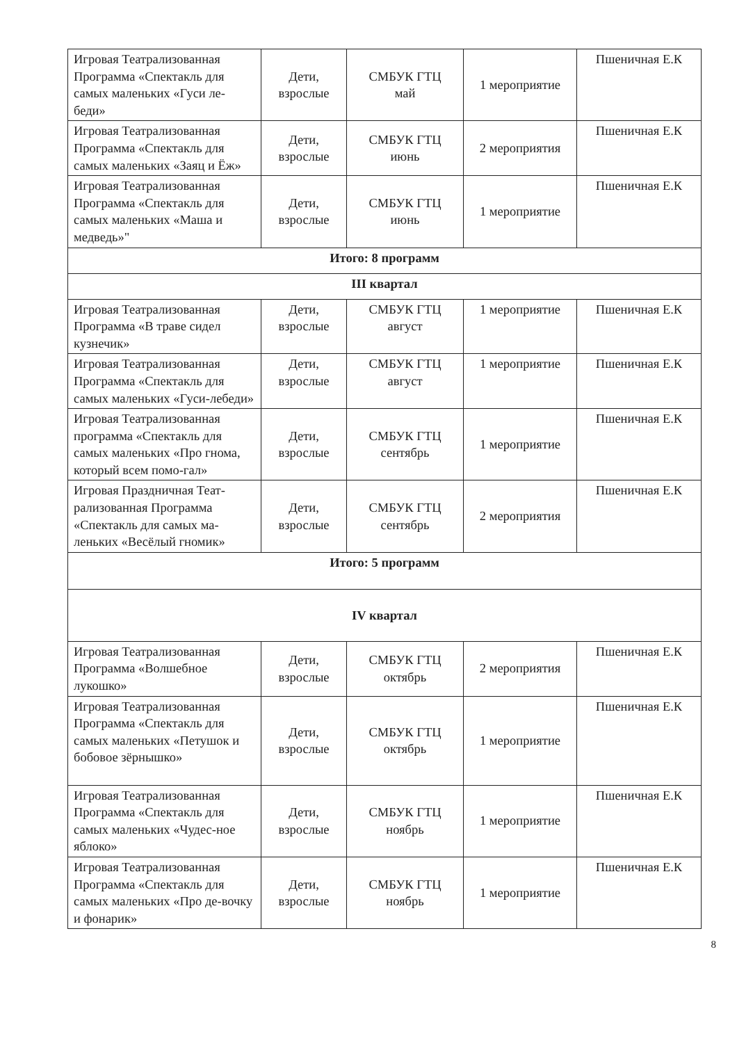| Игровая Театрализованная Программа «Спектакль для самых маленьких «Гуси ле-беди» | Дети, взрослые | СМБУК ГТЦ май | 1 мероприятие | Пшеничная Е.К |
| Игровая Театрализованная Программа «Спектакль для самых маленьких «Заяц и Ёж» | Дети, взрослые | СМБУК ГТЦ июнь | 2 мероприятия | Пшеничная Е.К |
| Игровая Театрализованная Программа «Спектакль для самых маленьких «Маша и медведь»" | Дети, взрослые | СМБУК ГТЦ июнь | 1 мероприятие | Пшеничная Е.К |
| Итого: 8 программ | | | | |
| III квартал | | | | |
| Игровая Театрализованная Программа «В траве сидел кузнечик» | Дети, взрослые | СМБУК ГТЦ август | 1 мероприятие | Пшеничная Е.К |
| Игровая Театрализованная Программа «Спектакль для самых маленьких «Гуси-лебеди» | Дети, взрослые | СМБУК ГТЦ август | 1 мероприятие | Пшеничная Е.К |
| Игровая Театрализованная программа «Спектакль для самых маленьких «Про гнома, который всем помо-гал» | Дети, взрослые | СМБУК ГТЦ сентябрь | 1 мероприятие | Пшеничная Е.К |
| Игровая Праздничная Теат-рализованная Программа «Спектакль для самых ма-леньких «Весёлый гномик» | Дети, взрослые | СМБУК ГТЦ сентябрь | 2 мероприятия | Пшеничная Е.К |
| Итого: 5 программ | | | | |
| IV квартал | | | | |
| Игровая Театрализованная Программа «Волшебное лукошко» | Дети, взрослые | СМБУК ГТЦ октябрь | 2 мероприятия | Пшеничная Е.К |
| Игровая Театрализованная Программа «Спектакль для самых маленьких «Петушок и бобовое зёрнышко» | Дети, взрослые | СМБУК ГТЦ октябрь | 1 мероприятие | Пшеничная Е.К |
| Игровая Театрализованная Программа «Спектакль для самых маленьких «Чудес-ное яблоко» | Дети, взрослые | СМБУК ГТЦ ноябрь | 1 мероприятие | Пшеничная Е.К |
| Игровая Театрализованная Программа «Спектакль для самых маленьких «Про де-вочку и фонарик» | Дети, взрослые | СМБУК ГТЦ ноябрь | 1 мероприятие | Пшеничная Е.К |
8